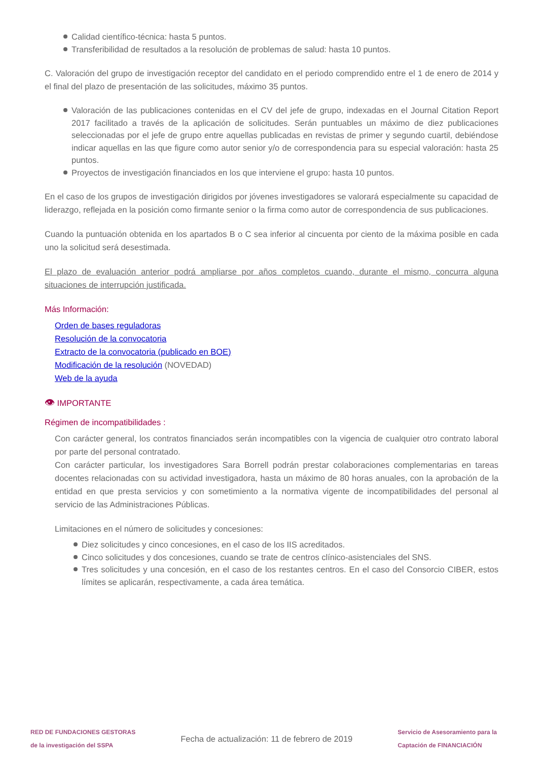Calidad científico-técnica: hasta 5 puntos.
Transferibilidad de resultados a la resolución de problemas de salud: hasta 10 puntos.
C. Valoración del grupo de investigación receptor del candidato en el periodo comprendido entre el 1 de enero de 2014 y el final del plazo de presentación de las solicitudes, máximo 35 puntos.
Valoración de las publicaciones contenidas en el CV del jefe de grupo, indexadas en el Journal Citation Report 2017 facilitado a través de la aplicación de solicitudes. Serán puntuables un máximo de diez publicaciones seleccionadas por el jefe de grupo entre aquellas publicadas en revistas de primer y segundo cuartil, debiéndose indicar aquellas en las que figure como autor senior y/o de correspondencia para su especial valoración: hasta 25 puntos.
Proyectos de investigación financiados en los que interviene el grupo: hasta 10 puntos.
En el caso de los grupos de investigación dirigidos por jóvenes investigadores se valorará especialmente su capacidad de liderazgo, reflejada en la posición como firmante senior o la firma como autor de correspondencia de sus publicaciones.
Cuando la puntuación obtenida en los apartados B o C sea inferior al cincuenta por ciento de la máxima posible en cada uno la solicitud será desestimada.
El plazo de evaluación anterior podrá ampliarse por años completos cuando, durante el mismo, concurra alguna situaciones de interrupción justificada.
Más Información:
Orden de bases reguladoras
Resolución de la convocatoria
Extracto de la convocatoria (publicado en BOE)
Modificación de la resolución (NOVEDAD)
Web de la ayuda
👁 IMPORTANTE
Régimen de incompatibilidades :
Con carácter general, los contratos financiados serán incompatibles con la vigencia de cualquier otro contrato laboral por parte del personal contratado.
Con carácter particular, los investigadores Sara Borrell podrán prestar colaboraciones complementarias en tareas docentes relacionadas con su actividad investigadora, hasta un máximo de 80 horas anuales, con la aprobación de la entidad en que presta servicios y con sometimiento a la normativa vigente de incompatibilidades del personal al servicio de las Administraciones Públicas.
Limitaciones en el número de solicitudes y concesiones:
Diez solicitudes y cinco concesiones, en el caso de los IIS acreditados.
Cinco solicitudes y dos concesiones, cuando se trate de centros clínico-asistenciales del SNS.
Tres solicitudes y una concesión, en el caso de los restantes centros. En el caso del Consorcio CIBER, estos límites se aplicarán, respectivamente, a cada área temática.
RED DE FUNDACIONES GESTORAS
de la investigación del SSPA
Fecha de actualización: 11 de febrero de 2019
Servicio de Asesoramiento para la
Captación de FINANCIACIÓN